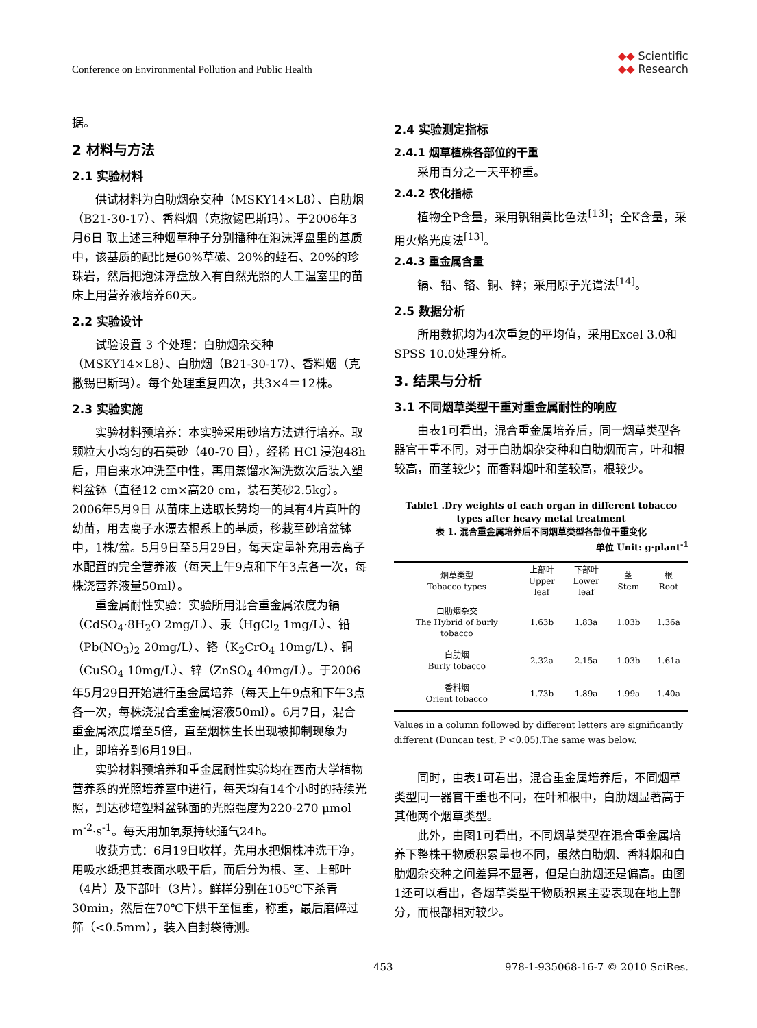Conference on Environmental Pollution and Public Health
◆◆ Scientific
◆◆ Research
据。
2 材料与方法
2.1 实验材料
供试材料为白肋烟杂交种（MSKY14×L8）、白肋烟（B21-30-17）、香料烟（克撒锡巴斯玛）。于2006年3月6日 取上述三种烟草种子分别播种在泡沫浮盘里的基质中，该基质的配比是60%草碳、20%的蛭石、20%的珍珠岩，然后把泡沫浮盘放入有自然光照的人工温室里的苗床上用营养液培养60天。
2.2 实验设计
试验设置 3 个处理：白肋烟杂交种（MSKY14×L8）、白肋烟（B21-30-17）、香料烟（克撒锡巴斯玛）。每个处理重复四次，共3×4＝12株。
2.3 实验实施
实验材料预培养：本实验采用砂培方法进行培养。取颗粒大小均匀的石英砂（40-70 目），经稀 HCl 浸泡48h后，用自来水冲洗至中性，再用蒸馏水淘洗数次后装入塑料盆钵（直径12 cm×高20 cm，装石英砂2.5kg）。2006年5月9日 从苗床上选取长势均一的具有4片真叶的幼苗，用去离子水漂去根系上的基质，移栽至砂培盆钵中，1株/盆。5月9日至5月29日，每天定量补充用去离子水配置的完全营养液（每天上午9点和下午3点各一次，每株浇营养液量50ml）。
重金属耐性实验：实验所用混合重金属浓度为镉（CdSO<sub>4</sub>·8H<sub>2</sub>O 2mg/L）、汞（HgCl<sub>2</sub> 1mg/L）、铅（Pb(NO<sub>3</sub>)<sub>2</sub> 20mg/L）、铬（K<sub>2</sub>CrO<sub>4</sub> 10mg/L）、铜（CuSO<sub>4</sub> 10mg/L）、锌（ZnSO<sub>4</sub> 40mg/L）。于2006年5月29日开始进行重金属培养（每天上午9点和下午3点各一次，每株浇混合重金属溶液50ml）。6月7日，混合重金属浓度增至5倍，直至烟株生长出现被抑制现象为止，即培养到6月19日。
实验材料预培养和重金属耐性实验均在西南大学植物营养系的光照培养室中进行，每天均有14个小时的持续光照，到达砂培塑料盆钵面的光照强度为220-270 μmol m<sup>-2</sup>·s<sup>-1</sup>。每天用加氧泵持续通气24h。
收获方式：6月19日收样，先用水把烟株冲洗干净，用吸水纸把其表面水吸干后，而后分为根、茎、上部叶（4片）及下部叶（3片）。鲜样分别在105℃下杀青30min，然后在70℃下烘干至恒重，称重，最后磨碎过筛（<0.5mm），装入自封袋待测。
2.4 实验测定指标
2.4.1 烟草植株各部位的干重
采用百分之一天平称重。
2.4.2 农化指标
植物全P含量，采用钒钼黄比色法<sup>[13]</sup>；全K含量，采用火焰光度法<sup>[13]</sup>。
2.4.3 重金属含量
镉、铅、铬、铜、锌；采用原子光谱法<sup>[14]</sup>。
2.5 数据分析
所用数据均为4次重复的平均值，采用Excel 3.0和SPSS 10.0处理分析。
3. 结果与分析
3.1 不同烟草类型干重对重金属耐性的响应
由表1可看出，混合重金属培养后，同一烟草类型各器官干重不同，对于白肋烟杂交种和白肋烟而言，叶和根较高，而茎较少；而香料烟叶和茎较高，根较少。
Table1 .Dry weights of each organ in different tobacco types after heavy metal treatment
表 1. 混合重金属培养后不同烟草类型各部位干重变化
单位 Unit: g·plant<sup>-1</sup>
| 烟草类型 Tobacco types | 上部叶 Upper leaf | 下部叶 Lower leaf | 茎 Stem | 根 Root |
| --- | --- | --- | --- | --- |
| 白肋烟杂交 The Hybrid of burly tobacco | 1.63b | 1.83a | 1.03b | 1.36a |
| 白肋烟 Burly tobacco | 2.32a | 2.15a | 1.03b | 1.61a |
| 香料烟 Orient tobacco | 1.73b | 1.89a | 1.99a | 1.40a |
Values in a column followed by different letters are significantly different (Duncan test, P <0.05).The same was below.
同时，由表1可看出，混合重金属培养后，不同烟草类型同一器官干重也不同，在叶和根中，白肋烟显著高于其他两个烟草类型。
此外，由图1可看出，不同烟草类型在混合重金属培养下整株干物质积累量也不同，虽然白肋烟、香料烟和白肋烟杂交种之间差异不显著，但是白肋烟还是偏高。由图1还可以看出，各烟草类型干物质积累主要表现在地上部分，而根部相对较少。
453 978-1-935068-16-7 © 2010 SciRes.